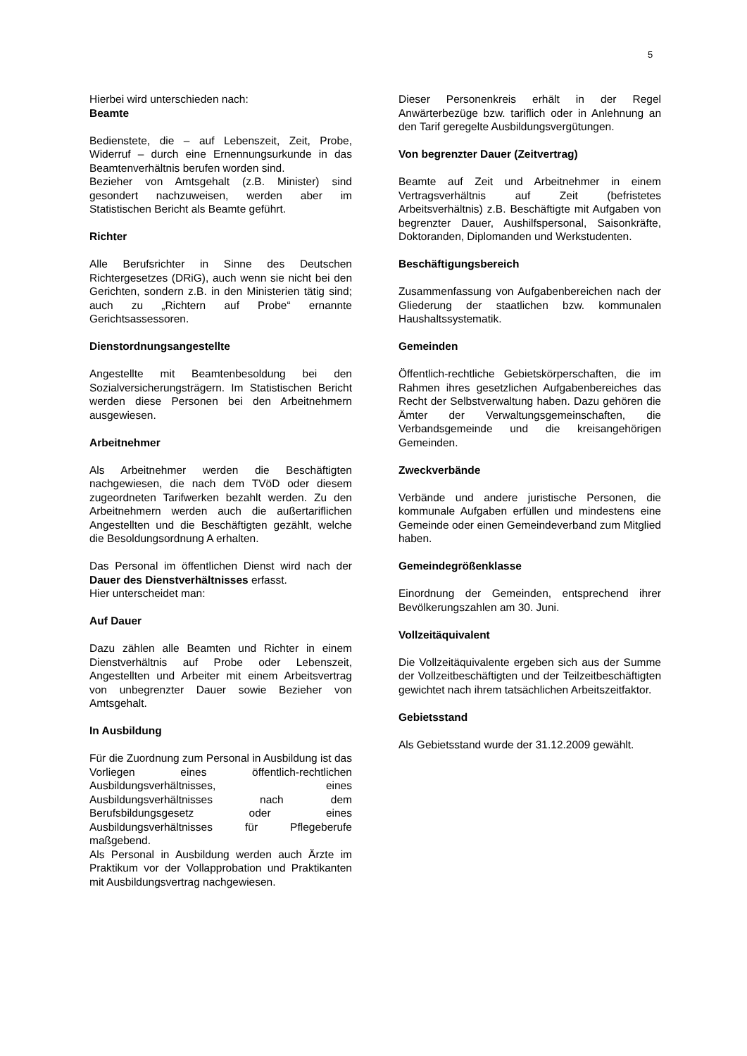5
Hierbei wird unterschieden nach:
Beamte
Bedienstete, die – auf Lebenszeit, Zeit, Probe, Widerruf – durch eine Ernennungsurkunde in das Beamtenverhältnis berufen worden sind.
Bezieher von Amtsgehalt (z.B. Minister) sind gesondert nachzuweisen, werden aber im Statistischen Bericht als Beamte geführt.
Richter
Alle Berufsrichter in Sinne des Deutschen Richtergesetzes (DRiG), auch wenn sie nicht bei den Gerichten, sondern z.B. in den Ministerien tätig sind; auch zu „Richtern auf Probe“ ernannte Gerichtsassessoren.
Dienstordnungsangestellte
Angestellte mit Beamtenbesoldung bei den Sozialversicherungsträgern. Im Statistischen Bericht werden diese Personen bei den Arbeitnehmern ausgewiesen.
Arbeitnehmer
Als Arbeitnehmer werden die Beschäftigten nachgewiesen, die nach dem TVöD oder diesem zugeordneten Tarifwerken bezahlt werden. Zu den Arbeitnehmern werden auch die außertariflichen Angestellten und die Beschäftigten gezählt, welche die Besoldungsordnung A erhalten.
Das Personal im öffentlichen Dienst wird nach der Dauer des Dienstverhältnisses erfasst.
Hier unterscheidet man:
Auf Dauer
Dazu zählen alle Beamten und Richter in einem Dienstverhältnis auf Probe oder Lebenszeit, Angestellten und Arbeiter mit einem Arbeitsvertrag von unbegrenzter Dauer sowie Bezieher von Amtsgehalt.
In Ausbildung
Für die Zuordnung zum Personal in Ausbildung ist das Vorliegen eines öffentlich-rechtlichen Ausbildungsverhältnisses, eines Ausbildungsverhältnisses nach dem Berufsbildungsgesetz oder eines Ausbildungsverhältnisses für Pflegeberufe maßgebend.
Als Personal in Ausbildung werden auch Ärzte im Praktikum vor der Vollapprobation und Praktikanten mit Ausbildungsvertrag nachgewiesen.
Dieser Personenkreis erhält in der Regel Anwärterbezüge bzw. tariflich oder in Anlehnung an den Tarif geregelte Ausbildungsvergütungen.
Von begrenzter Dauer (Zeitvertrag)
Beamte auf Zeit und Arbeitnehmer in einem Vertragsverhältnis auf Zeit (befristetes Arbeitsverhältnis) z.B. Beschäftigte mit Aufgaben von begrenzter Dauer, Aushilfspersonal, Saisonkräfte, Doktoranden, Diplomanden und Werkstudenten.
Beschäftigungsbereich
Zusammenfassung von Aufgabenbereichen nach der Gliederung der staatlichen bzw. kommunalen Haushaltssystematik.
Gemeinden
Öffentlich-rechtliche Gebietskörperschaften, die im Rahmen ihres gesetzlichen Aufgabenbereiches das Recht der Selbstverwaltung haben. Dazu gehören die Ämter der Verwaltungsgemeinschaften, die Verbandsgemeinde und die kreisangehörigen Gemeinden.
Zweckverbände
Verbände und andere juristische Personen, die kommunale Aufgaben erfüllen und mindestens eine Gemeinde oder einen Gemeindeverband zum Mitglied haben.
Gemeindegrößenklasse
Einordnung der Gemeinden, entsprechend ihrer Bevölkerungszahlen am 30. Juni.
Vollzeitäquivalent
Die Vollzeitäquivalente ergeben sich aus der Summe der Vollzeitbeschäftigten und der Teilzeitbeschäftigten gewichtet nach ihrem tatsächlichen Arbeitszeitfaktor.
Gebietsstand
Als Gebietsstand wurde der 31.12.2009 gewählt.